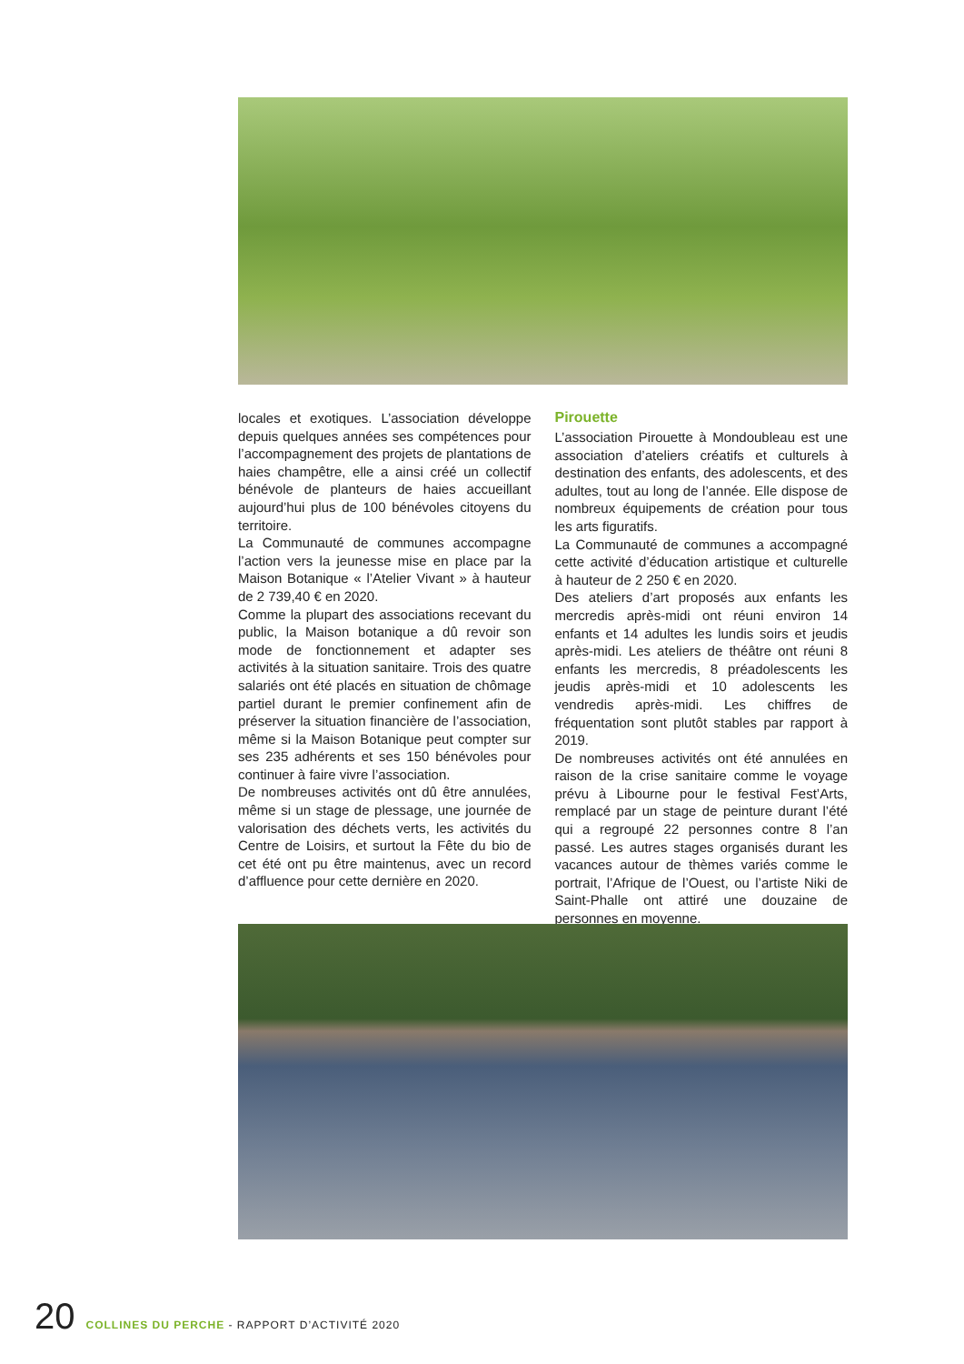locales et exotiques. L’association développe depuis quelques années ses compétences pour l’accompagnement des projets de plantations de haies champêtre, elle a ainsi créé un collectif bénévole de planteurs de haies accueillant aujourd’hui plus de 100 bénévoles citoyens du territoire.
La Communauté de communes accompagne l’action vers la jeunesse mise en place par la Maison Botanique « l’Atelier Vivant » à hauteur de 2 739,40 € en 2020.
Comme la plupart des associations recevant du public, la Maison botanique a dû revoir son mode de fonctionnement et adapter ses activités à la situation sanitaire. Trois des quatre salariés ont été placés en situation de chômage partiel durant le premier confinement afin de préserver la situation financière de l’association, même si la Maison Botanique peut compter sur ses 235 adhérents et ses 150 bénévoles pour continuer à faire vivre l’association.
De nombreuses activités ont dû être annulées, même si un stage de plessage, une journée de valorisation des déchets verts, les activités du Centre de Loisirs, et surtout la Fête du bio de cet été ont pu être maintenus, avec un record d’affluence pour cette dernière en 2020.
Pirouette
L’association Pirouette à Mondoubleau est une association d’ateliers créatifs et culturels à destination des enfants, des adolescents, et des adultes, tout au long de l’année. Elle dispose de nombreux équipements de création pour tous les arts figuratifs.
La Communauté de communes a accompagné cette activité d’éducation artistique et culturelle à hauteur de 2 250 € en 2020.
Des ateliers d’art proposés aux enfants les mercredis après-midi ont réuni environ 14 enfants et 14 adultes les lundis soirs et jeudis après-midi. Les ateliers de théâtre ont réuni 8 enfants les mercredis, 8 préadolescents les jeudis après-midi et 10 adolescents les vendredis après-midi. Les chiffres de fréquentation sont plutôt stables par rapport à 2019.
De nombreuses activités ont été annulées en raison de la crise sanitaire comme le voyage prévu à Libourne pour le festival Fest’Arts, remplacé par un stage de peinture durant l’été qui a regroupé 22 personnes contre 8 l’an passé. Les autres stages organisés durant les vacances autour de thèmes variés comme le portrait, l’Afrique de l’Ouest, ou l’artiste Niki de Saint-Phalle ont attiré une douzaine de personnes en moyenne.
20 COLLINES DU PERCHE - RAPPORT D’ACTIVITÉ 2020